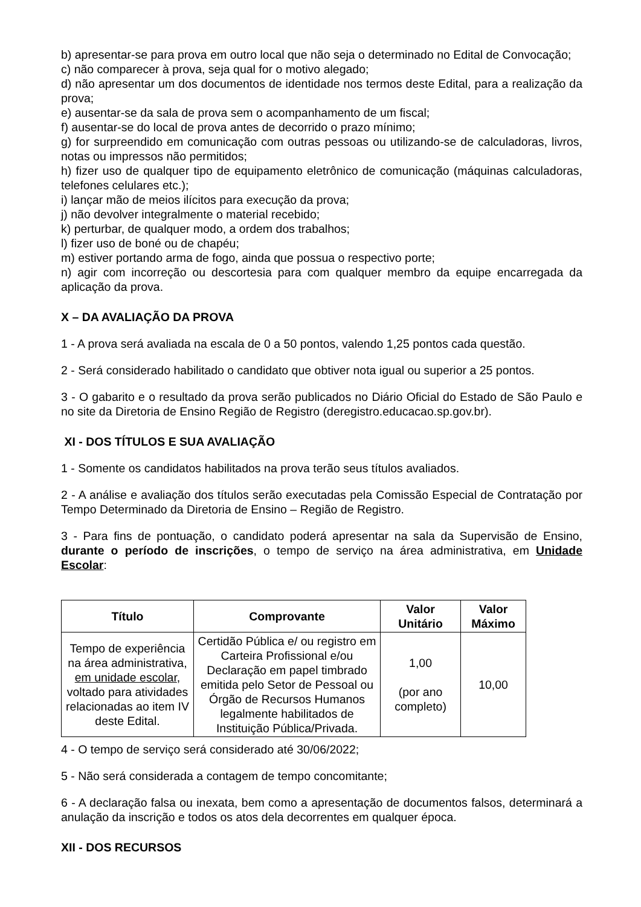b) apresentar-se para prova em outro local que não seja o determinado no Edital de Convocação;
c) não comparecer à prova, seja qual for o motivo alegado;
d) não apresentar um dos documentos de identidade nos termos deste Edital, para a realização da prova;
e) ausentar-se da sala de prova sem o acompanhamento de um fiscal;
f) ausentar-se do local de prova antes de decorrido o prazo mínimo;
g) for surpreendido em comunicação com outras pessoas ou utilizando-se de calculadoras, livros, notas ou impressos não permitidos;
h) fizer uso de qualquer tipo de equipamento eletrônico de comunicação (máquinas calculadoras, telefones celulares etc.);
i) lançar mão de meios ilícitos para execução da prova;
j) não devolver integralmente o material recebido;
k) perturbar, de qualquer modo, a ordem dos trabalhos;
l) fizer uso de boné ou de chapéu;
m) estiver portando arma de fogo, ainda que possua o respectivo porte;
n) agir com incorreção ou descortesia para com qualquer membro da equipe encarregada da aplicação da prova.
X – DA AVALIAÇÃO DA PROVA
1 - A prova será avaliada na escala de 0 a 50 pontos, valendo 1,25 pontos cada questão.
2 - Será considerado habilitado o candidato que obtiver nota igual ou superior a 25 pontos.
3 - O gabarito e o resultado da prova serão publicados no Diário Oficial do Estado de São Paulo e no site da Diretoria de Ensino Região de Registro (deregistro.educacao.sp.gov.br).
XI - DOS TÍTULOS E SUA AVALIAÇÃO
1 - Somente os candidatos habilitados na prova terão seus títulos avaliados.
2 - A análise e avaliação dos títulos serão executadas pela Comissão Especial de Contratação por Tempo Determinado da Diretoria de Ensino – Região de Registro.
3 - Para fins de pontuação, o candidato poderá apresentar na sala da Supervisão de Ensino, durante o período de inscrições, o tempo de serviço na área administrativa, em Unidade Escolar:
| Título | Comprovante | Valor Unitário | Valor Máximo |
| --- | --- | --- | --- |
| Tempo de experiência na área administrativa, em unidade escolar , voltado para atividades relacionadas ao item IV deste Edital. | Certidão Pública e/ ou registro em Carteira Profissional e/ou Declaração em papel timbrado emitida pelo Setor de Pessoal ou Órgão de Recursos Humanos legalmente habilitados de Instituição Pública/Privada. | 1,00 (por ano completo) | 10,00 |
4 - O tempo de serviço será considerado até 30/06/2022;
5 - Não será considerada a contagem de tempo concomitante;
6 - A declaração falsa ou inexata, bem como a apresentação de documentos falsos, determinará a anulação da inscrição e todos os atos dela decorrentes em qualquer época.
XII - DOS RECURSOS